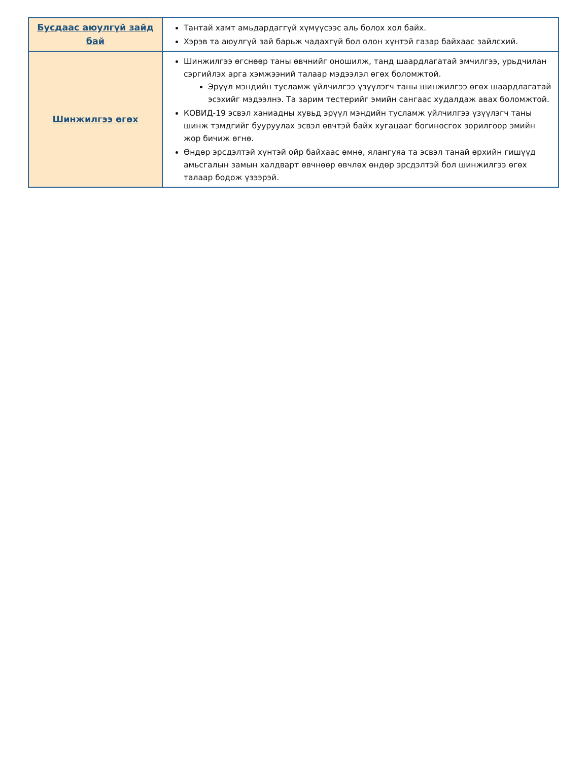| Бусдаас аюулгүй зайд бай | Тантай хамт амьдардаггүй хүмүүсээс аль болох хол байх. Хэрэв та аюулгүй зай барьж чадахгүй бол олон хүнтэй газар байхаас зайлсхий. |
| Шинжилгээ өгөх | Шинжилгээ өгснөөр таны өвчнийг оношилж, танд шаардлагатай эмчилгээ, урьдчилан сэргийлэх арга хэмжээний талаар мэдээлэл өгөх боломжтой. Эрүүл мэндийн тусламж үйлчилгээ үзүүлэгч таны шинжилгээ өгөх шаардлагатай эсэхийг мэдээлнэ. Та зарим тестерийг эмийн сангаас худалдаж авах боломжтой. КОВИД-19 эсвэл ханиадны хувьд эрүүл мэндийн тусламж үйлчилгээ үзүүлэгч таны шинж тэмдгийг бууруулах эсвэл өвчтэй байх хугацааг богиносгох зорилгоор эмийн жор бичиж өгнө. Өндөр эрсдэлтэй хүнтэй ойр байхаас өмнө, ялангуяа та эсвэл танай өрхийн гишүүд амьсгалын замын халдварт өвчнөөр өвчлөх өндөр эрсдэлтэй бол шинжилгээ өгөх талаар бодож үзээрэй. |